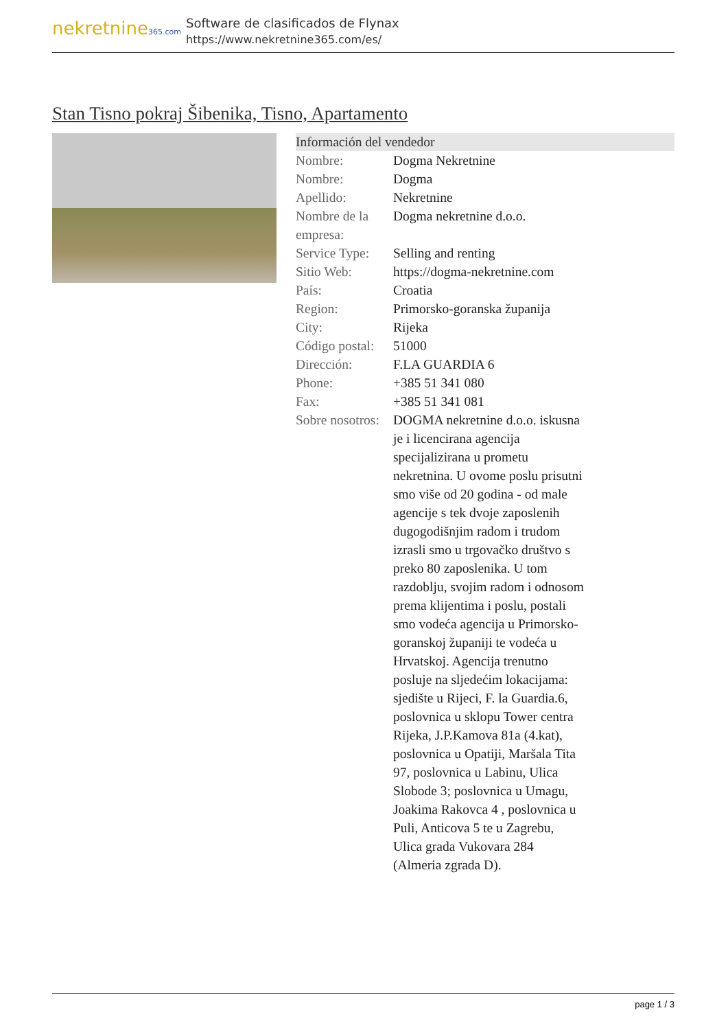nekretnine365.com
Software de clasificados de Flynax
https://www.nekretnine365.com/es/
Stan Tisno pokraj Šibenika, Tisno, Apartamento
| Información del vendedor | | |
| --- | --- | --- |
| Nombre: | Dogma Nekretnine | |
| Nombre: | Dogma | |
| Apellido: | Nekretnine | |
| Nombre de la empresa: | Dogma nekretnine d.o.o. | |
| Service Type: | Selling and renting | |
| Sitio Web: | https://dogma-nekretnine.com | |
| País: | Croatia | |
| Region: | Primorsko-goranska županija | |
| City: | Rijeka | |
| Código postal: | 51000 | |
| Dirección: | F.LA GUARDIA 6 | |
| Phone: | +385 51 341 080 | |
| Fax: | +385 51 341 081 | |
| Sobre nosotros: | DOGMA nekretnine d.o.o. iskusna je i licencirana agencija specijalizirana u prometu nekretnina. U ovome poslu prisutni smo više od 20 godina - od male agencije s tek dvoje zaposlenih dugogodišnjim radom i trudom izrasli smo u trgovačko društvo s preko 80 zaposlenika. U tom razdoblju, svojim radom i odnosom prema klijentima i poslu, postali smo vodeća agencija u Primorsko-goranskoj županiji te vodeća u Hrvatskoj. Agencija trenutno posluje na sljedećim lokacijama: sjedište u Rijeci, F. la Guardia.6, poslovnica u sklopu Tower centra Rijeka, J.P.Kamova 81a (4.kat), poslovnica u Opatiji, Maršala Tita 97, poslovnica u Labinu, Ulica Slobode 3; poslovnica u Umagu, Joakima Rakovca 4 , poslovnica u Puli, Anticova 5 te u Zagrebu, Ulica grada Vukovara 284 (Almeria zgrada D). | |
page 1 / 3